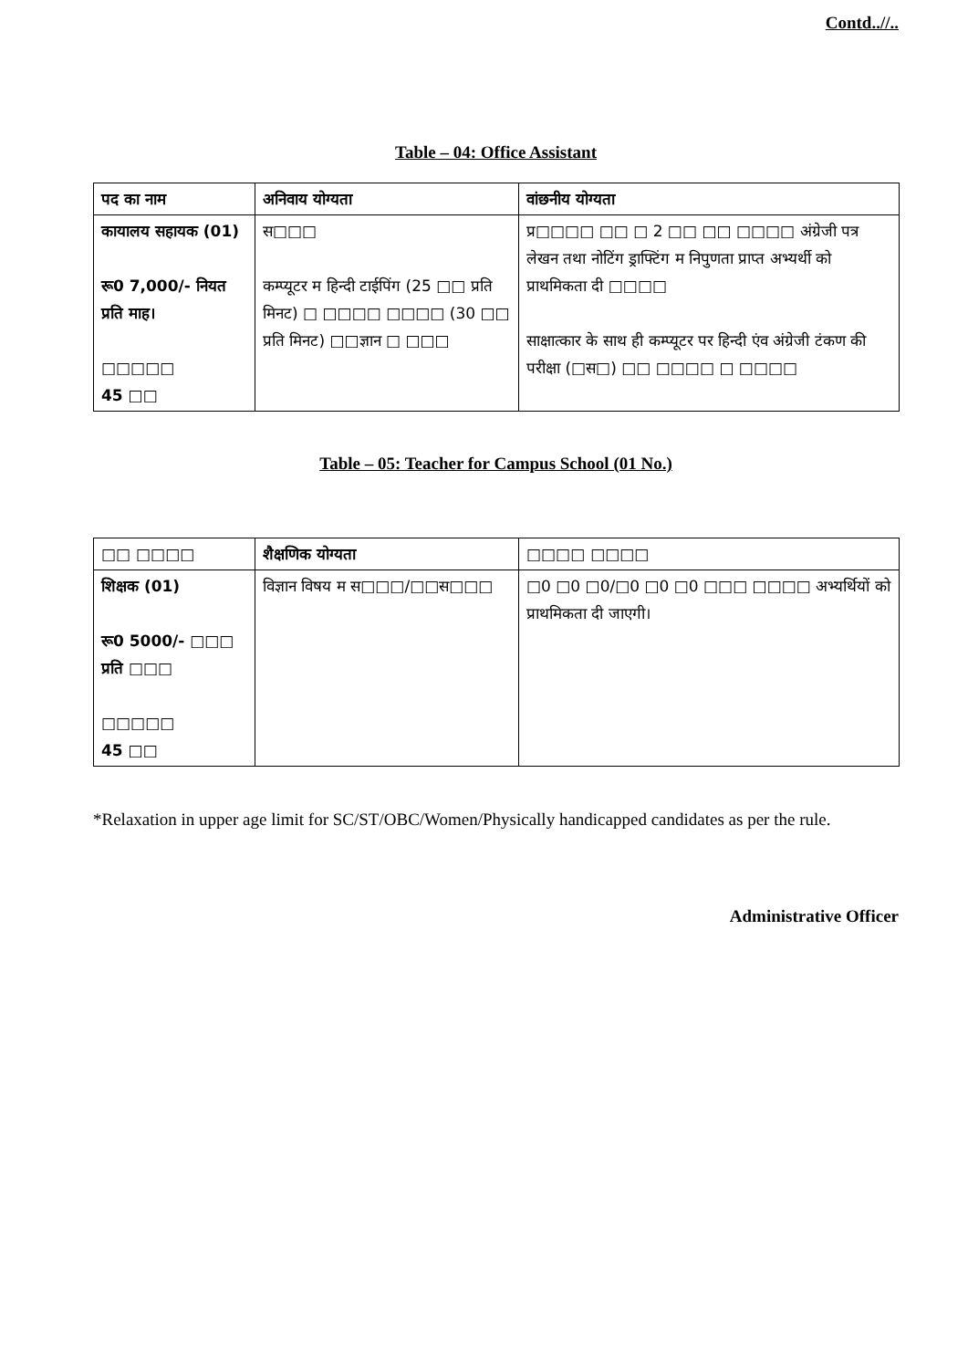Contd..//..
Table – 04: Office Assistant
| पद का नाम | अनिवाय योग्यता | वांछनीय योग्यता |
| कायालय सहायक (01) रू0 7,000/- नियत प्रति माह। □□□□□ 45 □□ | स□□□ कम्प्यूटर म हिन्दी टाईपिंग (25 □□ प्रति मिनट) □ □□□□ □□□□ (30 □□ प्रति मिनट) □□ज्ञान □ □□□ | प्र□□□□ □□ □ 2 □□ □□ □□□□ अंग्रेजी पत्र लेखन तथा नोटिंग ड्राफ्टिंग म निपुणता प्राप्त अभ्यर्थी को प्राथमिकता दी □□□□ साक्षात्कार के साथ ही कम्प्यूटर पर हिन्दी एंव अंग्रेजी टंकण की परीक्षा (□स□) □□ □□□□ □ □□□□ |
Table – 05: Teacher for Campus School (01 No.)
| □□ □□□□ | शैक्षणिक योग्यता | □□□□ □□□□ |
| शिक्षक (01) रू0 5000/- □□□ प्रति □□□ □□□□□ 45 □□ | विज्ञान विषय म स□□□/□□स□□□ | □0 □0 □0/□0 □0 □0 □□□ □□□□ अभ्यर्थियों को प्राथमिकता दी जाएगी। |
*Relaxation in upper age limit for SC/ST/OBC/Women/Physically handicapped candidates as per the rule.
Administrative Officer